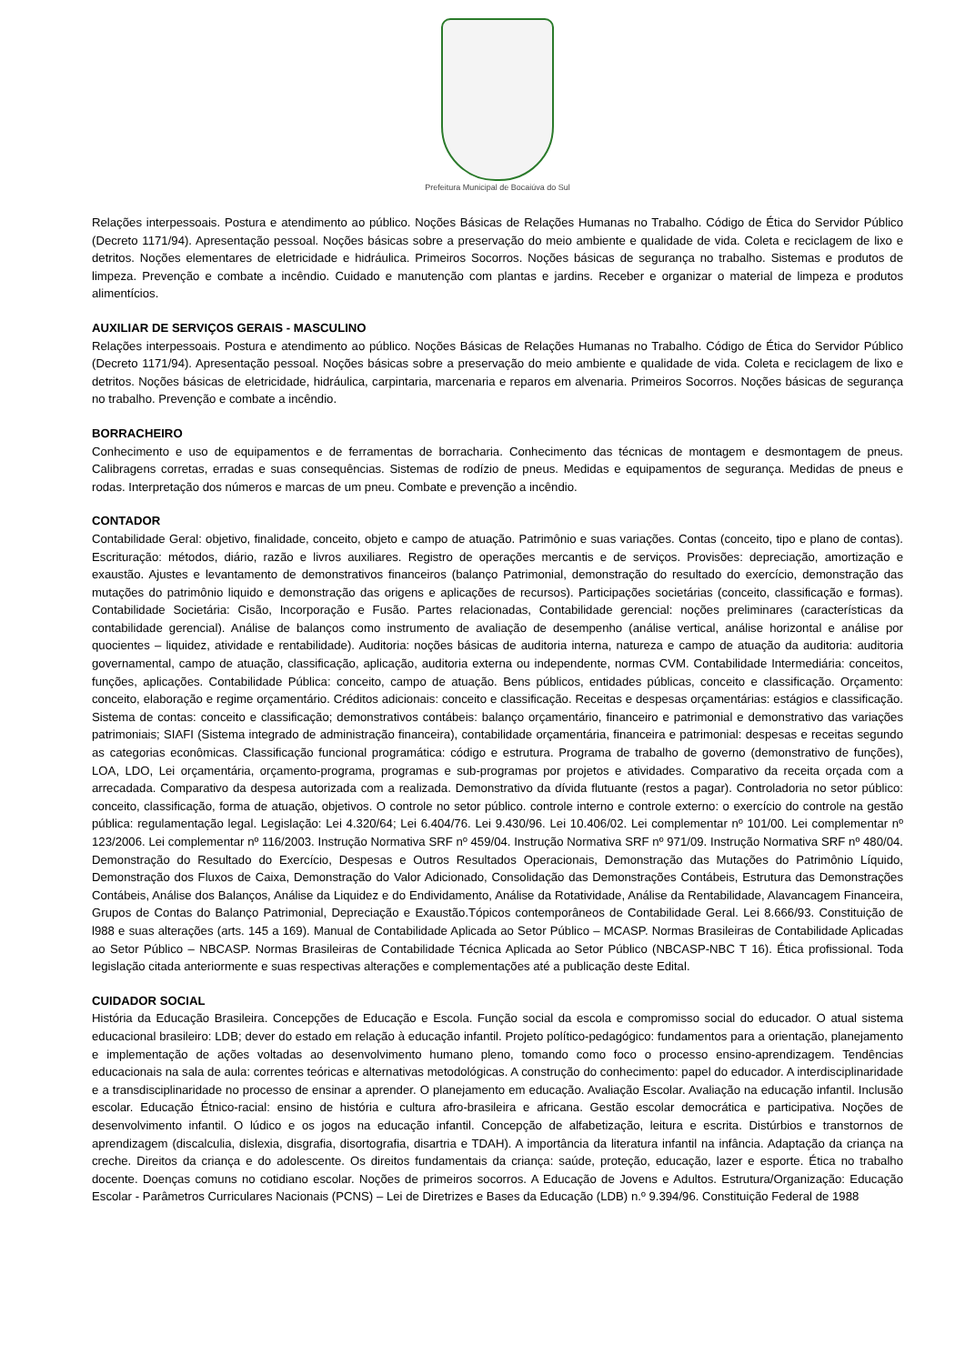Prefeitura Municipal de Bocaiúva do Sul
Relações interpessoais. Postura e atendimento ao público. Noções Básicas de Relações Humanas no Trabalho. Código de Ética do Servidor Público (Decreto 1171/94). Apresentação pessoal. Noções básicas sobre a preservação do meio ambiente e qualidade de vida. Coleta e reciclagem de lixo e detritos. Noções elementares de eletricidade e hidráulica. Primeiros Socorros. Noções básicas de segurança no trabalho. Sistemas e produtos de limpeza. Prevenção e combate a incêndio. Cuidado e manutenção com plantas e jardins. Receber e organizar o material de limpeza e produtos alimentícios.
AUXILIAR DE SERVIÇOS GERAIS - MASCULINO
Relações interpessoais. Postura e atendimento ao público. Noções Básicas de Relações Humanas no Trabalho. Código de Ética do Servidor Público (Decreto 1171/94). Apresentação pessoal. Noções básicas sobre a preservação do meio ambiente e qualidade de vida. Coleta e reciclagem de lixo e detritos. Noções básicas de eletricidade, hidráulica, carpintaria, marcenaria e reparos em alvenaria. Primeiros Socorros. Noções básicas de segurança no trabalho. Prevenção e combate a incêndio.
BORRACHEIRO
Conhecimento e uso de equipamentos e de ferramentas de borracharia. Conhecimento das técnicas de montagem e desmontagem de pneus. Calibragens corretas, erradas e suas consequências. Sistemas de rodízio de pneus. Medidas e equipamentos de segurança. Medidas de pneus e rodas. Interpretação dos números e marcas de um pneu. Combate e prevenção a incêndio.
CONTADOR
Contabilidade Geral: objetivo, finalidade, conceito, objeto e campo de atuação. Patrimônio e suas variações. Contas (conceito, tipo e plano de contas). Escrituração: métodos, diário, razão e livros auxiliares. Registro de operações mercantis e de serviços. Provisões: depreciação, amortização e exaustão. Ajustes e levantamento de demonstrativos financeiros (balanço Patrimonial, demonstração do resultado do exercício, demonstração das mutações do patrimônio liquido e demonstração das origens e aplicações de recursos). Participações societárias (conceito, classificação e formas). Contabilidade Societária: Cisão, Incorporação e Fusão. Partes relacionadas, Contabilidade gerencial: noções preliminares (características da contabilidade gerencial). Análise de balanços como instrumento de avaliação de desempenho (análise vertical, análise horizontal e análise por quocientes – liquidez, atividade e rentabilidade). Auditoria: noções básicas de auditoria interna, natureza e campo de atuação da auditoria: auditoria governamental, campo de atuação, classificação, aplicação, auditoria externa ou independente, normas CVM. Contabilidade Intermediária: conceitos, funções, aplicações. Contabilidade Pública: conceito, campo de atuação. Bens públicos, entidades públicas, conceito e classificação. Orçamento: conceito, elaboração e regime orçamentário. Créditos adicionais: conceito e classificação. Receitas e despesas orçamentárias: estágios e classificação. Sistema de contas: conceito e classificação; demonstrativos contábeis: balanço orçamentário, financeiro e patrimonial e demonstrativo das variações patrimoniais; SIAFI (Sistema integrado de administração financeira), contabilidade orçamentária, financeira e patrimonial: despesas e receitas segundo as categorias econômicas. Classificação funcional programática: código e estrutura. Programa de trabalho de governo (demonstrativo de funções), LOA, LDO, Lei orçamentária, orçamento-programa, programas e sub-programas por projetos e atividades. Comparativo da receita orçada com a arrecadada. Comparativo da despesa autorizada com a realizada. Demonstrativo da dívida flutuante (restos a pagar). Controladoria no setor público: conceito, classificação, forma de atuação, objetivos. O controle no setor público. controle interno e controle externo: o exercício do controle na gestão pública: regulamentação legal. Legislação: Lei 4.320/64; Lei 6.404/76. Lei 9.430/96. Lei 10.406/02. Lei complementar nº 101/00. Lei complementar nº 123/2006. Lei complementar nº 116/2003. Instrução Normativa SRF nº 459/04. Instrução Normativa SRF nº 971/09. Instrução Normativa SRF nº 480/04. Demonstração do Resultado do Exercício, Despesas e Outros Resultados Operacionais, Demonstração das Mutações do Patrimônio Líquido, Demonstração dos Fluxos de Caixa, Demonstração do Valor Adicionado, Consolidação das Demonstrações Contábeis, Estrutura das Demonstrações Contábeis, Análise dos Balanços, Análise da Liquidez e do Endividamento, Análise da Rotatividade, Análise da Rentabilidade, Alavancagem Financeira, Grupos de Contas do Balanço Patrimonial, Depreciação e Exaustão.Tópicos contemporâneos de Contabilidade Geral. Lei 8.666/93. Constituição de l988 e suas alterações (arts. 145 a 169). Manual de Contabilidade Aplicada ao Setor Público – MCASP. Normas Brasileiras de Contabilidade Aplicadas ao Setor Público – NBCASP. Normas Brasileiras de Contabilidade Técnica Aplicada ao Setor Público (NBCASP-NBC T 16). Ética profissional. Toda legislação citada anteriormente e suas respectivas alterações e complementações até a publicação deste Edital.
CUIDADOR SOCIAL
História da Educação Brasileira. Concepções de Educação e Escola. Função social da escola e compromisso social do educador. O atual sistema educacional brasileiro: LDB; dever do estado em relação à educação infantil. Projeto político-pedagógico: fundamentos para a orientação, planejamento e implementação de ações voltadas ao desenvolvimento humano pleno, tomando como foco o processo ensino-aprendizagem. Tendências educacionais na sala de aula: correntes teóricas e alternativas metodológicas. A construção do conhecimento: papel do educador. A interdisciplinaridade e a transdisciplinaridade no processo de ensinar a aprender. O planejamento em educação. Avaliação Escolar. Avaliação na educação infantil. Inclusão escolar. Educação Étnico-racial: ensino de história e cultura afro-brasileira e africana. Gestão escolar democrática e participativa. Noções de desenvolvimento infantil. O lúdico e os jogos na educação infantil. Concepção de alfabetização, leitura e escrita. Distúrbios e transtornos de aprendizagem (discalculia, dislexia, disgrafia, disortografia, disartria e TDAH). A importância da literatura infantil na infância. Adaptação da criança na creche. Direitos da criança e do adolescente. Os direitos fundamentais da criança: saúde, proteção, educação, lazer e esporte. Ética no trabalho docente. Doenças comuns no cotidiano escolar. Noções de primeiros socorros. A Educação de Jovens e Adultos. Estrutura/Organização: Educação Escolar - Parâmetros Curriculares Nacionais (PCNS) – Lei de Diretrizes e Bases da Educação (LDB) n.º 9.394/96. Constituição Federal de 1988